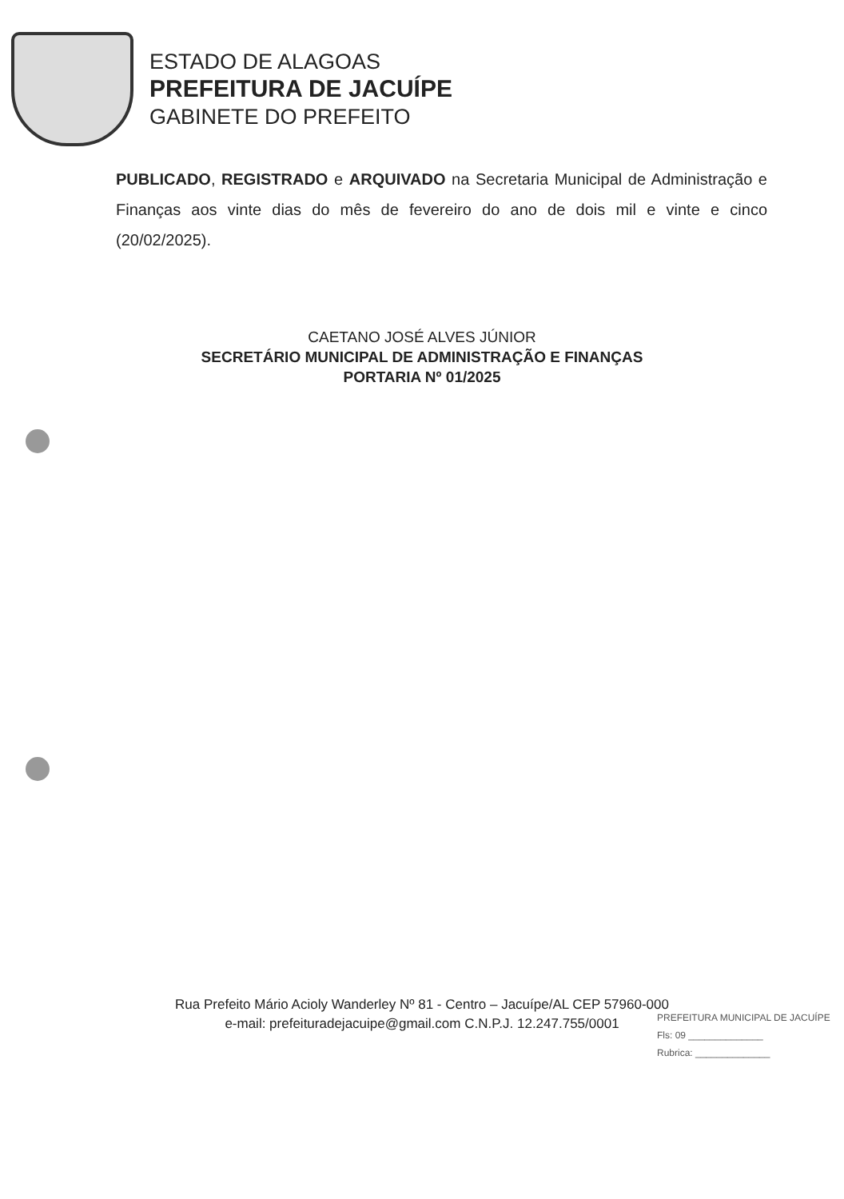ESTADO DE ALAGOAS
PREFEITURA DE JACUÍPE
GABINETE DO PREFEITO
PUBLICADO, REGISTRADO e ARQUIVADO na Secretaria Municipal de Administração e Finanças aos vinte dias do mês de fevereiro do ano de dois mil e vinte e cinco (20/02/2025).
CAETANO JOSÉ ALVES JÚNIOR
SECRETÁRIO MUNICIPAL DE ADMINISTRAÇÃO E FINANÇAS
PORTARIA Nº 01/2025
Rua Prefeito Mário Acioly Wanderley Nº 81 - Centro – Jacuípe/AL CEP 57960-000
e-mail: prefeituradejacuipe@gmail.com C.N.P.J. 12.247.755/0001
PREFEITURA MUNICIPAL DE JACUÍPE
Fls: 09 ______________
Rubrica: ______________